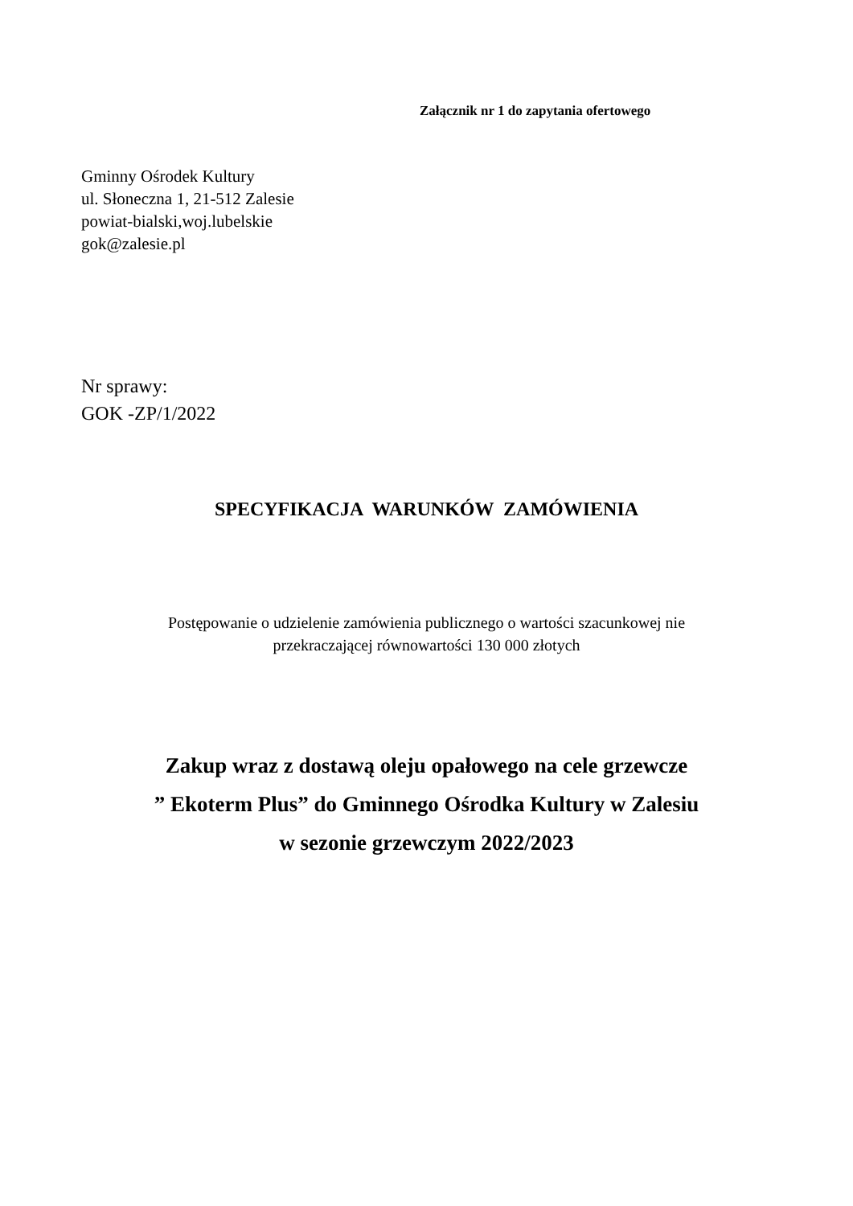Załącznik nr 1 do zapytania ofertowego
Gminny Ośrodek Kultury
ul. Słoneczna 1, 21-512 Zalesie
powiat-bialski,woj.lubelskie
gok@zalesie.pl
Nr sprawy:
GOK -ZP/1/2022
SPECYFIKACJA WARUNKÓW ZAMÓWIENIA
Postępowanie o udzielenie zamówienia publicznego o wartości szacunkowej nie
przekraczającej równowartości 130 000 złotych
Zakup wraz z dostawą oleju opałowego na cele grzewcze
” Ekoterm Plus” do Gminnego Ośrodka Kultury w Zalesiu
w sezonie grzewczym 2022/2023